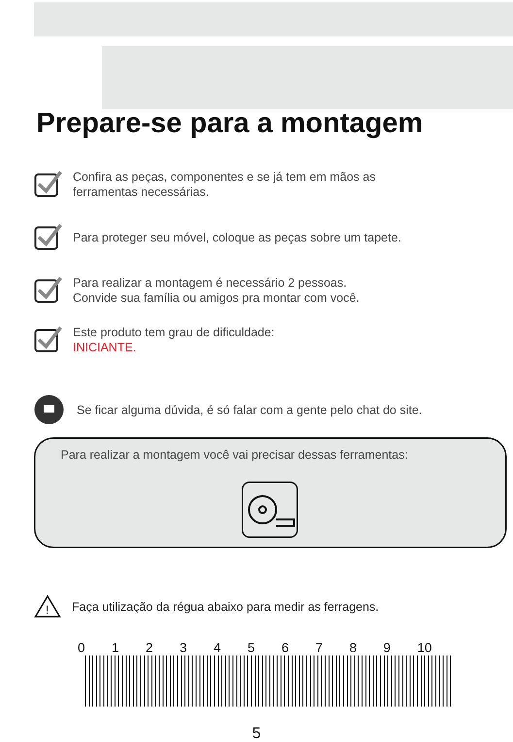Prepare-se para a montagem
Confira as peças, componentes e se já tem em mãos as
ferramentas necessárias.
Para proteger seu móvel, coloque as peças sobre um tapete.
Para realizar a montagem é necessário 2 pessoas.
Convide sua família ou amigos pra montar com você.
Este produto tem grau de dificuldade:
INICIANTE.
Se ficar alguma dúvida, é só falar com a gente pelo chat do site.
Para realizar a montagem você vai precisar dessas ferramentas:
!
Faça utilização da régua abaixo para medir as ferragens.
0 1 2 3 4 5 6 7 8 9 10
5